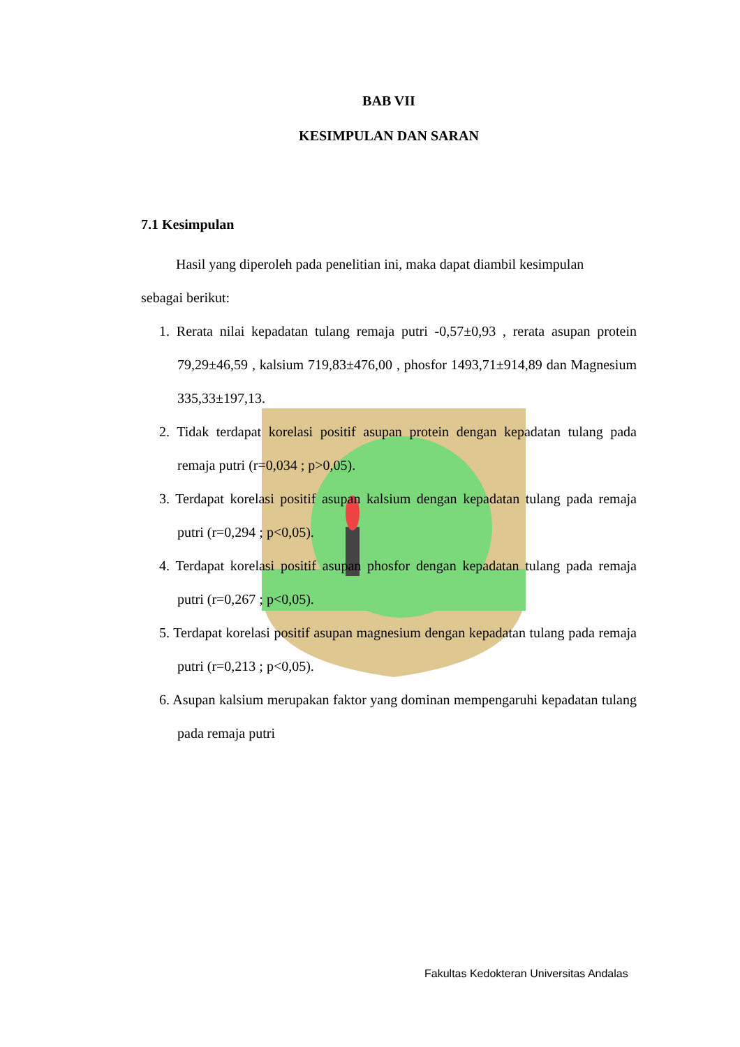BAB VII
KESIMPULAN DAN SARAN
7.1 Kesimpulan
Hasil yang diperoleh pada penelitian ini, maka dapat diambil kesimpulan
sebagai berikut:
1. Rerata nilai kepadatan tulang remaja putri -0,57±0,93 , rerata asupan protein 79,29±46,59 , kalsium 719,83±476,00 , phosfor 1493,71±914,89 dan Magnesium 335,33±197,13.
2. Tidak terdapat korelasi positif asupan protein dengan kepadatan tulang pada remaja putri (r=0,034 ; p>0,05).
3. Terdapat korelasi positif asupan kalsium dengan kepadatan tulang pada remaja putri (r=0,294 ; p<0,05).
4. Terdapat korelasi positif asupan phosfor dengan kepadatan tulang pada remaja putri (r=0,267 ; p<0,05).
5. Terdapat korelasi positif asupan magnesium dengan kepadatan tulang pada remaja putri (r=0,213 ; p<0,05).
6. Asupan kalsium merupakan faktor yang dominan mempengaruhi kepadatan tulang pada remaja putri
Fakultas Kedokteran Universitas Andalas